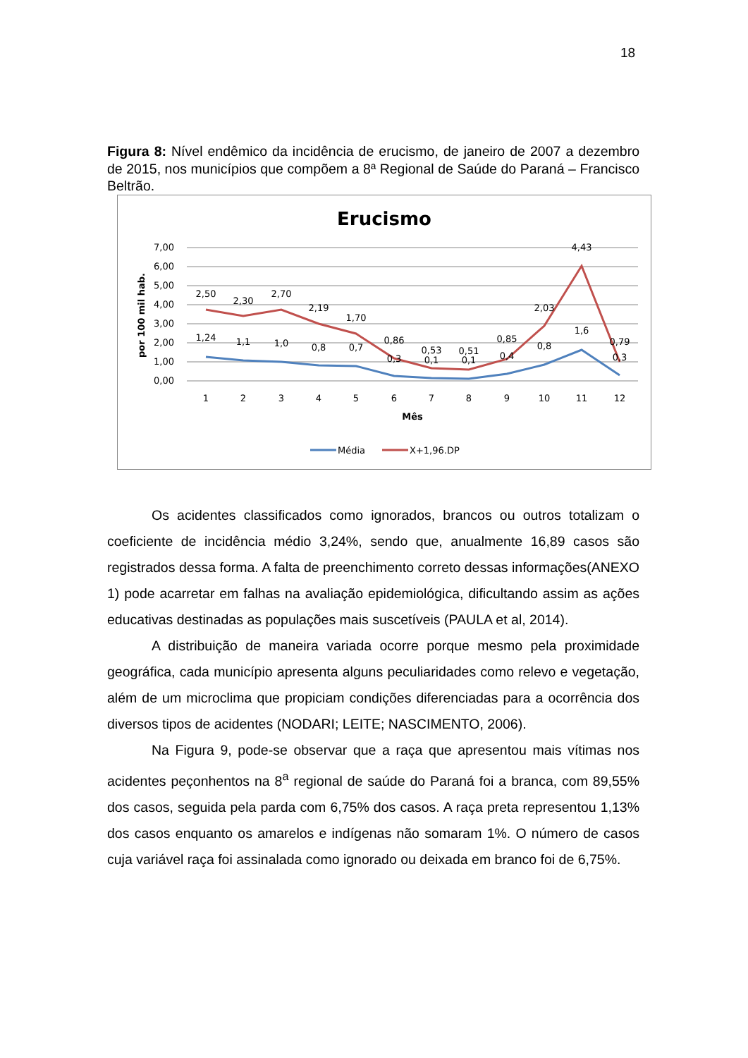18
Figura 8: Nível endêmico da incidência de erucismo, de janeiro de 2007 a dezembro de 2015, nos municípios que compõem a 8ª Regional de Saúde do Paraná – Francisco Beltrão.
Erucismo
7,00
6,00
5,00
4,00
3,00
2,00
1,00
0,00
por 100 mil hab.
2,50
2,30
2,70
2,19
1,70
0,86
0,53
0,51
0,85
2,03
4,43
0,79
1,24
1,1
1,0
0,8
0,7
0,3
0,1
0,1
0,4
0,8
1,6
0,3
1
2
3
4
5
6
7
8
9
10
11
12
Mês
Média
X+1,96.DP
Os acidentes classificados como ignorados, brancos ou outros totalizam o coeficiente de incidência médio 3,24%, sendo que, anualmente 16,89 casos são registrados dessa forma. A falta de preenchimento correto dessas informações(ANEXO 1) pode acarretar em falhas na avaliação epidemiológica, dificultando assim as ações educativas destinadas as populações mais suscetíveis (PAULA et al, 2014).
A distribuição de maneira variada ocorre porque mesmo pela proximidade geográfica, cada município apresenta alguns peculiaridades como relevo e vegetação, além de um microclima que propiciam condições diferenciadas para a ocorrência dos diversos tipos de acidentes (NODARI; LEITE; NASCIMENTO, 2006).
Na Figura 9, pode-se observar que a raça que apresentou mais vítimas nos acidentes peçonhentos na 8<sup>a</sup> regional de saúde do Paraná foi a branca, com 89,55% dos casos, seguida pela parda com 6,75% dos casos. A raça preta representou 1,13% dos casos enquanto os amarelos e indígenas não somaram 1%. O número de casos cuja variável raça foi assinalada como ignorado ou deixada em branco foi de 6,75%.